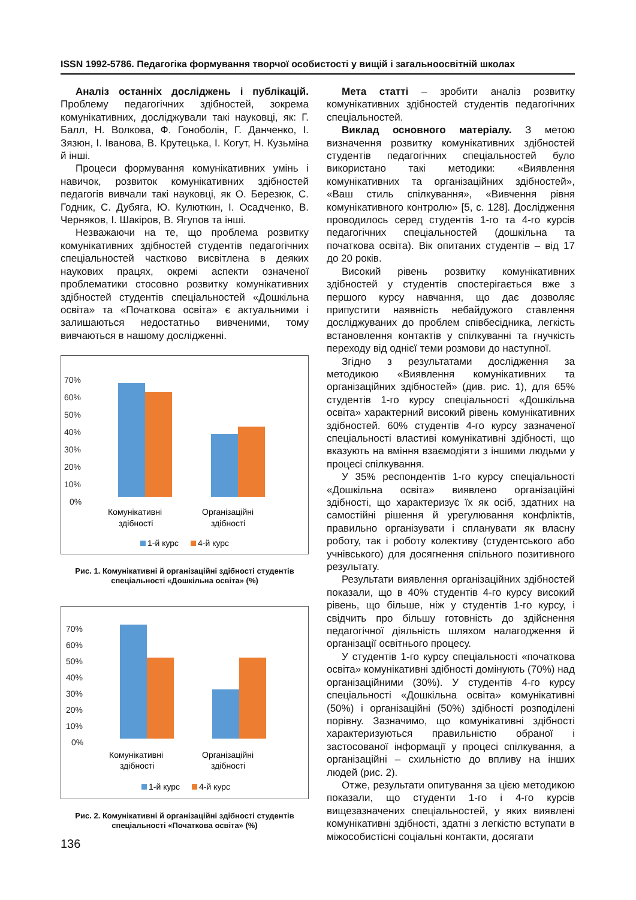ISSN 1992-5786. Педагогіка формування творчої особистості у вищій і загальноосвітній школах
Аналіз останніх досліджень і публікацій. Проблему педагогічних здібностей, зокрема комунікативних, досліджували такі науковці, як: Г. Балл, Н. Волкова, Ф. Гоноболін, Г. Данченко, І. Зязюн, І. Іванова, В. Крутецька, І. Когут, Н. Кузьміна й інші.
Процеси формування комунікативних умінь і навичок, розвиток комунікативних здібностей педагогів вивчали такі науковці, як О. Березюк, С. Годник, С. Дубяга, Ю. Кулюткин, І. Осадченко, В. Черняков, І. Шакіров, В. Ягупов та інші.
Незважаючи на те, що проблема розвитку комунікативних здібностей студентів педагогічних спеціальностей частково висвітлена в деяких наукових працях, окремі аспекти означеної проблематики стосовно розвитку комунікативних здібностей студентів спеціальностей «Дошкільна освіта» та «Початкова освіта» є актуальними і залишаються недостатньо вивченими, тому вивчаються в нашому дослідженні.
70%
60%
50%
40%
30%
20%
10%
0%
Комунікативні
здібності
Організаційні
здібності
1-й курс
4-й курс
Рис. 1. Комунікативні й організаційні здібності студентів спеціальності «Дошкільна освіта» (%)
70%
60%
50%
40%
30%
20%
10%
0%
Комунікативні
здібності
Організаційні
здібності
1-й курс
4-й курс
Рис. 2. Комунікативні й організаційні здібності студентів спеціальності «Початкова освіта» (%)
136
Мета статті – зробити аналіз розвитку комунікативних здібностей студентів педагогічних спеціальностей.
Виклад основного матеріалу. З метою визначення розвитку комунікативних здібностей студентів педагогічних спеціальностей було використано такі методики: «Виявлення комунікативних та організаційних здібностей», «Ваш стиль спілкування», «Вивчення рівня комунікативного контролю» [5, с. 128]. Дослідження проводилось серед студентів 1-го та 4-го курсів педагогічних спеціальностей (дошкільна та початкова освіта). Вік опитаних студентів – від 17 до 20 років.
Високий рівень розвитку комунікативних здібностей у студентів спостерігається вже з першого курсу навчання, що дає дозволяє припустити наявність небайдужого ставлення досліджуваних до проблем співбесідника, легкість встановлення контактів у спілкуванні та гнучкість переходу від однієї теми розмови до наступної.
Згідно з результатами дослідження за методикою «Виявлення комунікативних та організаційних здібностей» (див. рис. 1), для 65% студентів 1-го курсу спеціальності «Дошкільна освіта» характерний високий рівень комунікативних здібностей. 60% студентів 4-го курсу зазначеної спеціальності властиві комунікативні здібності, що вказують на вміння взаємодіяти з іншими людьми у процесі спілкування.
У 35% респондентів 1-го курсу спеціальності «Дошкільна освіта» виявлено організаційні здібності, що характеризує їх як осіб, здатних на самостійні рішення й урегулювання конфліктів, правильно організувати і спланувати як власну роботу, так і роботу колективу (студентського або учнівського) для досягнення спільного позитивного результату.
Результати виявлення організаційних здібностей показали, що в 40% студентів 4-го курсу високий рівень, що більше, ніж у студентів 1-го курсу, і свідчить про більшу готовність до здійснення педагогічної діяльність шляхом налагодження й організації освітнього процесу.
У студентів 1-го курсу спеціальності «початкова освіта» комунікативні здібності домінують (70%) над організаційними (30%). У студентів 4-го курсу спеціальності «Дошкільна освіта» комунікативні (50%) і організаційні (50%) здібності розподілені порівну. Зазначимо, що комунікативні здібності характеризуються правильністю обраної і застосованої інформації у процесі спілкування, а організаційні – схильністю до впливу на інших людей (рис. 2).
Отже, результати опитування за цією методикою показали, що студенти 1-го і 4-го курсів вищезазначених спеціальностей, у яких виявлені комунікативні здібності, здатні з легкістю вступати в міжособистісні соціальні контакти, досягати